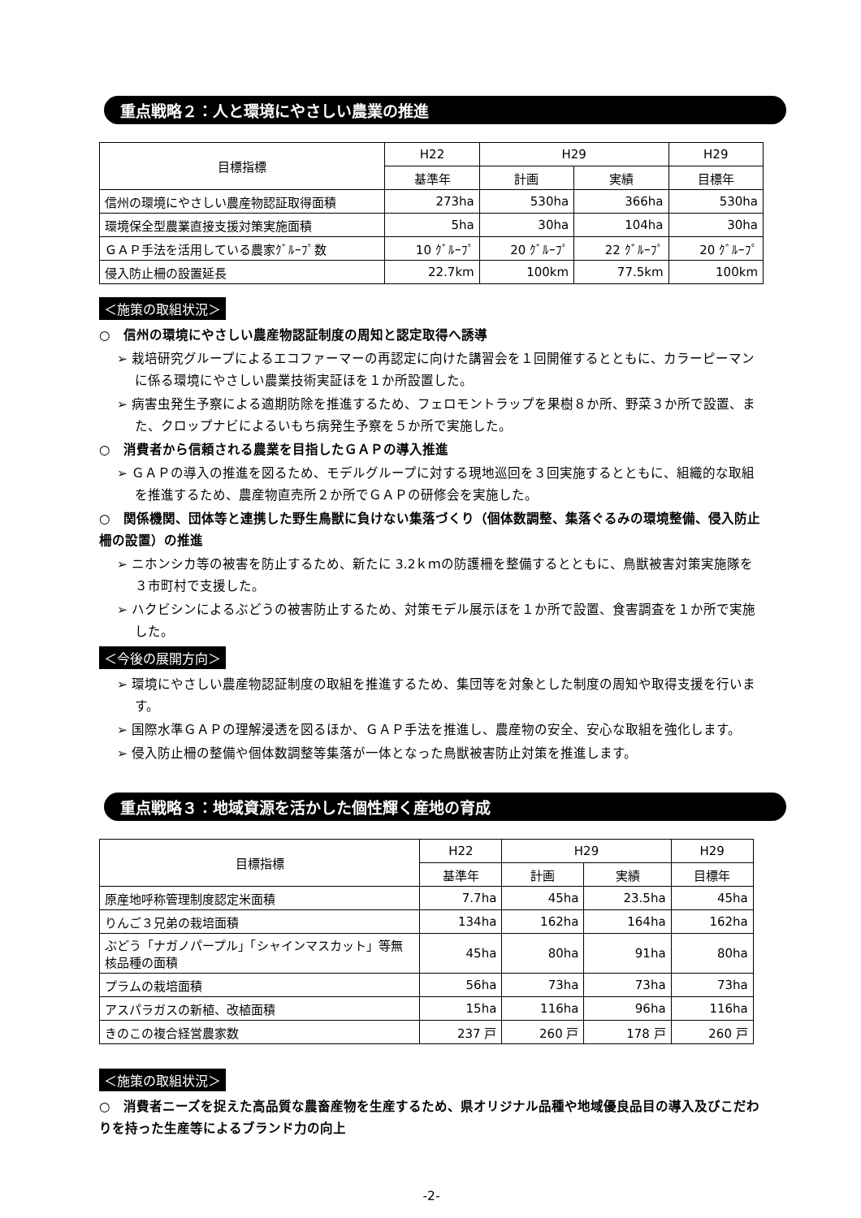重点戦略２：人と環境にやさしい農業の推進
| 目標指標 | H22 | H29 | | H29 |
| --- | --- | --- | --- | --- |
| | 基準年 | 計画 | 実績 | 目標年 |
| 信州の環境にやさしい農産物認証取得面積 | 273ha | 530ha | 366ha | 530ha |
| 環境保全型農業直接支援対策実施面積 | 5ha | 30ha | 104ha | 30ha |
| ＧＡＰ手法を活用している農家ｸﾞﾙｰﾌﾟ数 | 10 ｸﾞﾙｰﾌﾟ | 20 ｸﾞﾙｰﾌﾟ | 22 ｸﾞﾙｰﾌﾟ | 20 ｸﾞﾙｰﾌﾟ |
| 侵入防止柵の設置延長 | 22.7km | 100km | 77.5km | 100km |
＜施策の取組状況＞
○　信州の環境にやさしい農産物認証制度の周知と認定取得へ誘導
➢ 栽培研究グループによるエコファーマーの再認定に向けた講習会を１回開催するとともに、カラーピーマンに係る環境にやさしい農業技術実証ほを１か所設置した。
➢ 病害虫発生予察による適期防除を推進するため、フェロモントラップを果樹８か所、野菜３か所で設置、また、クロップナビによるいもち病発生予察を５か所で実施した。
○　消費者から信頼される農業を目指したＧＡＰの導入推進
➢ ＧＡＰの導入の推進を図るため、モデルグループに対する現地巡回を３回実施するとともに、組織的な取組を推進するため、農産物直売所２か所でＧＡＰの研修会を実施した。
○　関係機関、団体等と連携した野生鳥獣に負けない集落づくり（個体数調整、集落ぐるみの環境整備、侵入防止柵の設置）の推進
➢ ニホンシカ等の被害を防止するため、新たに 3.2ｋｍの防護柵を整備するとともに、鳥獣被害対策実施隊を３市町村で支援した。
➢ ハクビシンによるぶどうの被害防止するため、対策モデル展示ほを１か所で設置、食害調査を１か所で実施した。
＜今後の展開方向＞
➢ 環境にやさしい農産物認証制度の取組を推進するため、集団等を対象とした制度の周知や取得支援を行います。
➢ 国際水準ＧＡＰの理解浸透を図るほか、ＧＡＰ手法を推進し、農産物の安全、安心な取組を強化します。
➢ 侵入防止柵の整備や個体数調整等集落が一体となった鳥獣被害防止対策を推進します。
重点戦略３：地域資源を活かした個性輝く産地の育成
| 目標指標 | H22 | H29 | | H29 |
| --- | --- | --- | --- | --- |
| | 基準年 | 計画 | 実績 | 目標年 |
| 原産地呼称管理制度認定米面積 | 7.7ha | 45ha | 23.5ha | 45ha |
| りんご３兄弟の栽培面積 | 134ha | 162ha | 164ha | 162ha |
| ぶどう「ナガノパープル」「シャインマスカット」等無核品種の面積 | 45ha | 80ha | 91ha | 80ha |
| プラムの栽培面積 | 56ha | 73ha | 73ha | 73ha |
| アスパラガスの新植、改植面積 | 15ha | 116ha | 96ha | 116ha |
| きのこの複合経営農家数 | 237 戸 | 260 戸 | 178 戸 | 260 戸 |
＜施策の取組状況＞
○　消費者ニーズを捉えた高品質な農畜産物を生産するため、県オリジナル品種や地域優良品目の導入及びこだわりを持った生産等によるブランド力の向上
-2-